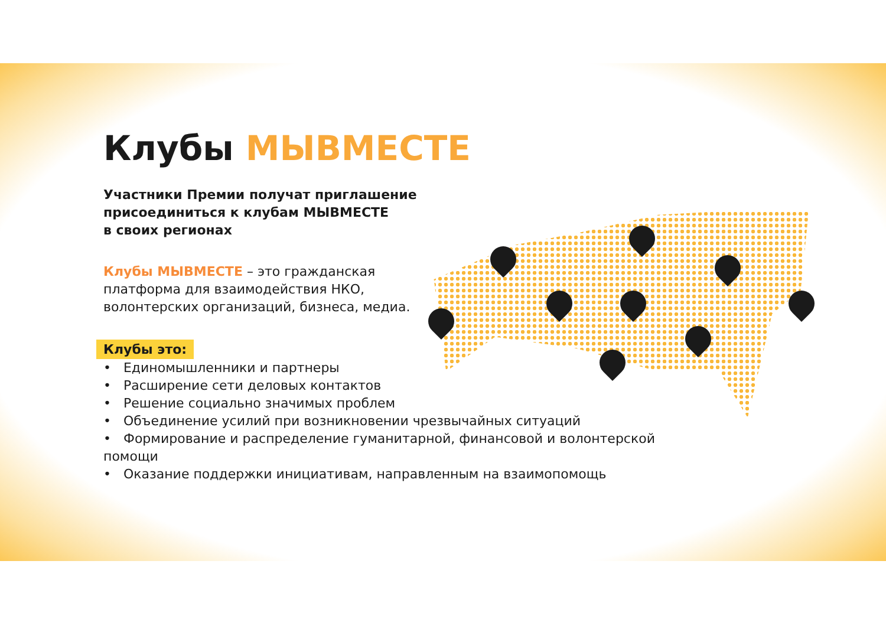Клубы МЫВМЕСТЕ
Участники Премии получат приглашение
присоединиться к клубам МЫВМЕСТЕ
в своих регионах
Клубы МЫВМЕСТЕ – это гражданская платформа для взаимодействия НКО, волонтерских организаций, бизнеса, медиа.
Клубы это:
• Единомышленники и партнеры
• Расширение сети деловых контактов
• Решение социально значимых проблем
• Объединение усилий при возникновении чрезвычайных ситуаций
• Формирование и распределение гуманитарной, финансовой и волонтерской помощи
• Оказание поддержки инициативам, направленным на взаимопомощь